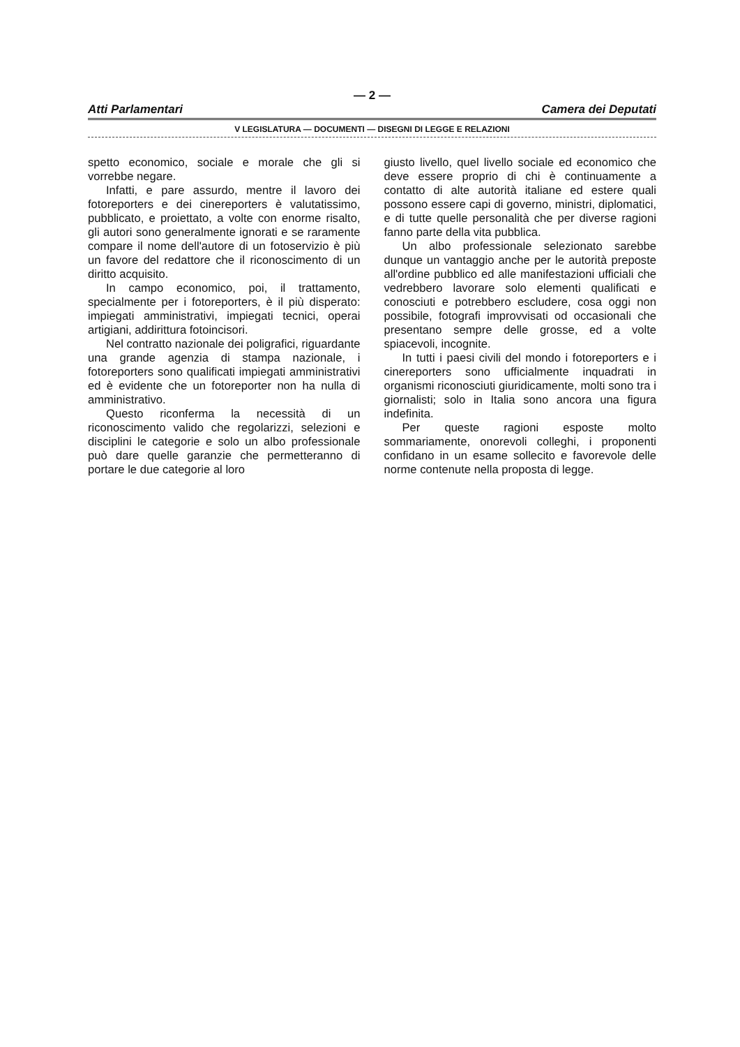— 2 —
Atti Parlamentari Camera dei Deputati
V LEGISLATURA — DOCUMENTI — DISEGNI DI LEGGE E RELAZIONI
spetto economico, sociale e morale che gli si vorrebbe negare.
Infatti, e pare assurdo, mentre il lavoro dei fotoreporters e dei cinereporters è valutatissimo, pubblicato, e proiettato, a volte con enorme risalto, gli autori sono generalmente ignorati e se raramente compare il nome dell'autore di un fotoservizio è più un favore del redattore che il riconoscimento di un diritto acquisito.
In campo economico, poi, il trattamento, specialmente per i fotoreporters, è il più disperato: impiegati amministrativi, impiegati tecnici, operai artigiani, addirittura fotoincisori.
Nel contratto nazionale dei poligrafici, riguardante una grande agenzia di stampa nazionale, i fotoreporters sono qualificati impiegati amministrativi ed è evidente che un fotoreporter non ha nulla di amministrativo.
Questo riconferma la necessità di un riconoscimento valido che regolarizzi, selezioni e disciplini le categorie e solo un albo professionale può dare quelle garanzie che permetteranno di portare le due categorie al loro
giusto livello, quel livello sociale ed economico che deve essere proprio di chi è continuamente a contatto di alte autorità italiane ed estere quali possono essere capi di governo, ministri, diplomatici, e di tutte quelle personalità che per diverse ragioni fanno parte della vita pubblica.
Un albo professionale selezionato sarebbe dunque un vantaggio anche per le autorità preposte all'ordine pubblico ed alle manifestazioni ufficiali che vedrebbero lavorare solo elementi qualificati e conosciuti e potrebbero escludere, cosa oggi non possibile, fotografi improvvisati od occasionali che presentano sempre delle grosse, ed a volte spiacevoli, incognite.
In tutti i paesi civili del mondo i fotoreporters e i cinereporters sono ufficialmente inquadrati in organismi riconosciuti giuridicamente, molti sono tra i giornalisti; solo in Italia sono ancora una figura indefinita.
Per queste ragioni esposte molto sommariamente, onorevoli colleghi, i proponenti confidano in un esame sollecito e favorevole delle norme contenute nella proposta di legge.